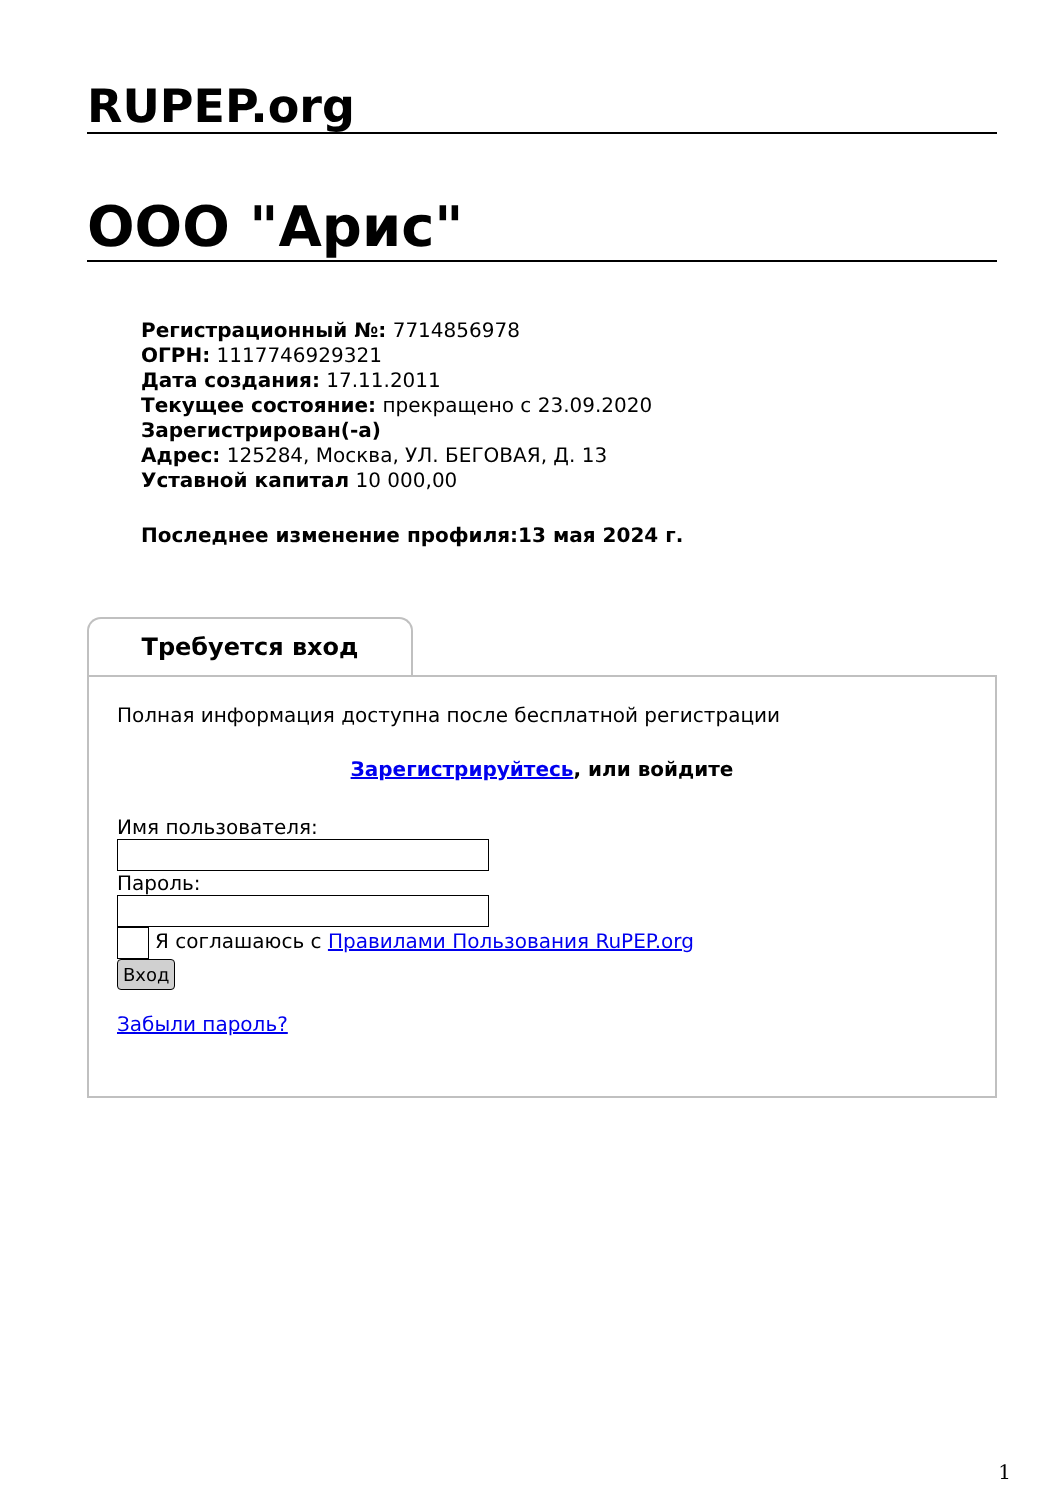RUPEP.org
ООО "Арис"
Регистрационный №: 7714856978
ОГРН: 1117746929321
Дата создания: 17.11.2011
Текущее состояние: прекращено с 23.09.2020
Зарегистрирован(-а)
Адрес: 125284, Москва, УЛ. БЕГОВАЯ, Д. 13
Уставной капитал 10 000,00
Последнее изменение профиля:13 мая 2024 г.
Требуется вход
Полная информация доступна после бесплатной регистрации
Зарегистрируйтесь, или войдите
Имя пользователя:
Пароль:
Я соглашаюсь с Правилами Пользования RuPEP.org
Вход
Забыли пароль?
1